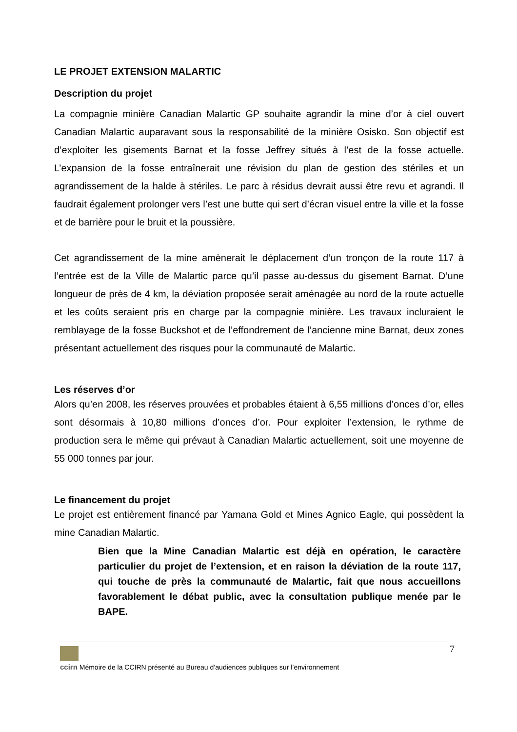LE PROJET EXTENSION MALARTIC
Description du projet
La compagnie minière Canadian Malartic GP souhaite agrandir la mine d’or à ciel ouvert Canadian Malartic auparavant sous la responsabilité de la minière Osisko. Son objectif est d’exploiter les gisements Barnat et la fosse Jeffrey situés à l’est de la fosse actuelle. L’expansion de la fosse entraînerait une révision du plan de gestion des stériles et un agrandissement de la halde à stériles. Le parc à résidus devrait aussi être revu et agrandi. Il faudrait également prolonger vers l’est une butte qui sert d’écran visuel entre la ville et la fosse et de barrière pour le bruit et la poussière.
Cet agrandissement de la mine amènerait le déplacement d’un tronçon de la route 117 à l’entrée est de la Ville de Malartic parce qu’il passe au-dessus du gisement Barnat. D’une longueur de près de 4 km, la déviation proposée serait aménagée au nord de la route actuelle et les coûts seraient pris en charge par la compagnie minière. Les travaux incluraient le remblayage de la fosse Buckshot et de l’effondrement de l’ancienne mine Barnat, deux zones présentant actuellement des risques pour la communauté de Malartic.
Les réserves d’or
Alors qu’en 2008, les réserves prouvées et probables étaient à 6,55 millions d’onces d’or, elles sont désormais à 10,80 millions d’onces d’or. Pour exploiter l’extension, le rythme de production sera le même qui prévaut à Canadian Malartic actuellement, soit une moyenne de 55 000 tonnes par jour.
Le financement du projet
Le projet est entièrement financé par Yamana Gold et Mines Agnico Eagle, qui possèdent la mine Canadian Malartic.
Bien que la Mine Canadian Malartic est déjà en opération, le caractère particulier du projet de l’extension, et en raison la déviation de la route 117, qui touche de près la communauté de Malartic, fait que nous accueillons favorablement le débat public, avec la consultation publique menée par le BAPE.
7
ccirn Mémoire de la CCIRN présenté au Bureau d’audiences publiques sur l’environnement